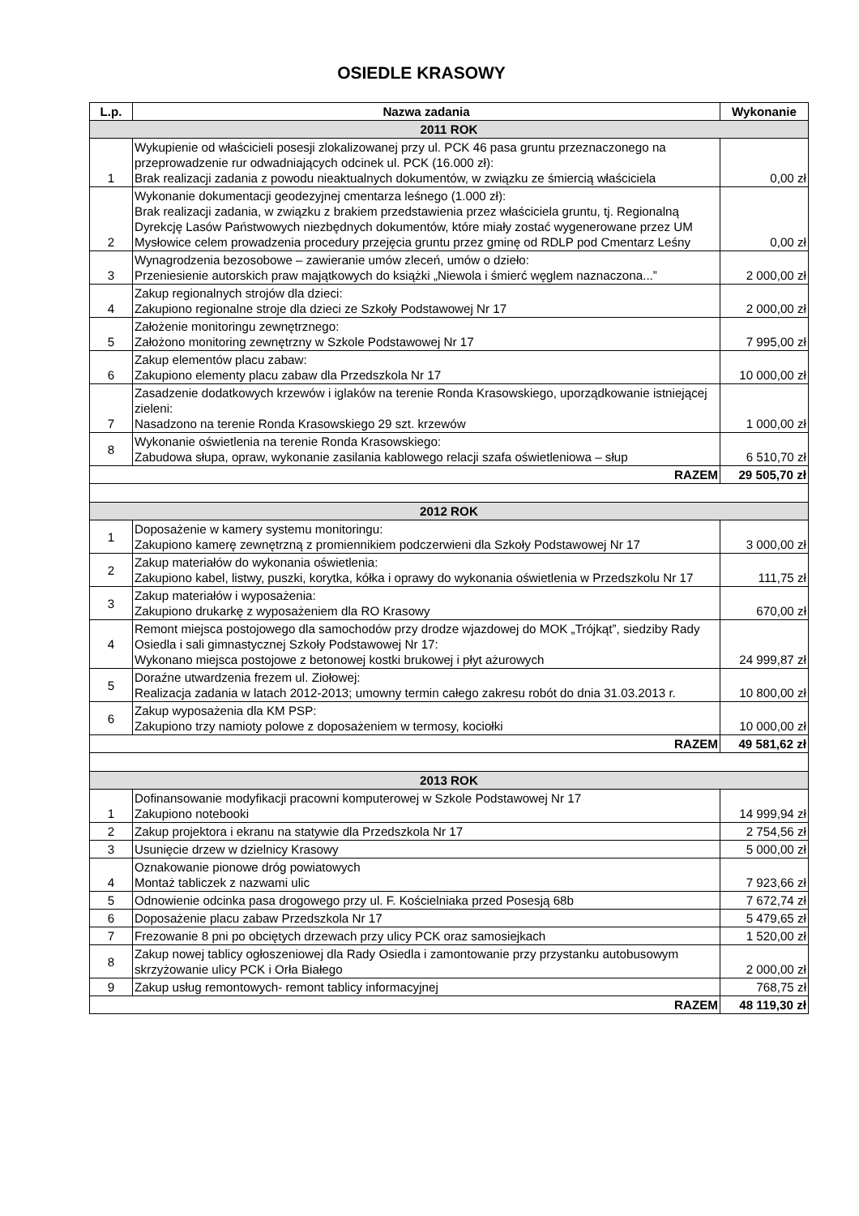OSIEDLE KRASOWY
| L.p. | Nazwa zadania | Wykonanie |
| --- | --- | --- |
| 2011 ROK | | |
| 1 | Wykupienie od właścicieli posesji zlokalizowanej przy ul. PCK 46 pasa gruntu przeznaczonego na przeprowadzenie rur odwadniających odcinek ul. PCK (16.000 zł): Brak realizacji zadania z powodu nieaktualnych dokumentów, w związku ze śmiercią właściciela | 0,00 zł |
| 2 | Wykonanie dokumentacji geodezyjnej cmentarza leśnego (1.000 zł): Brak realizacji zadania, w związku z brakiem przedstawienia przez właściciela gruntu, tj. Regionalną Dyrekcję Lasów Państwowych niezbędnych dokumentów, które miały zostać wygenerowane przez UM Mysłowice celem prowadzenia procedury przejęcia gruntu przez gminę od RDLP pod Cmentarz Leśny | 0,00 zł |
| 3 | Wynagrodzenia bezosobowe – zawieranie umów zleceń, umów o dzieło: Przeniesienie autorskich praw majątkowych do książki „Niewola i śmierć węglem naznaczona...” | 2 000,00 zł |
| 4 | Zakup regionalnych strojów dla dzieci: Zakupiono regionalne stroje dla dzieci ze Szkoły Podstawowej Nr 17 | 2 000,00 zł |
| 5 | Założenie monitoringu zewnętrznego: Założono monitoring zewnętrzny w Szkole Podstawowej Nr 17 | 7 995,00 zł |
| 6 | Zakup elementów placu zabaw: Zakupiono elementy placu zabaw dla Przedszkola Nr 17 | 10 000,00 zł |
| 7 | Zasadzenie dodatkowych krzewów i iglaków na terenie Ronda Krasowskiego, uporządkowanie istniejącej zieleni: Nasadzono na terenie Ronda Krasowskiego 29 szt. krzewów | 1 000,00 zł |
| 8 | Wykonanie oświetlenia na terenie Ronda Krasowskiego: Zabudowa słupa, opraw, wykonanie zasilania kablowego relacji szafa oświetleniowa – słup | 6 510,70 zł |
| RAZEM | | 29 505,70 zł |
| 2012 ROK | | |
| 1 | Doposażenie w kamery systemu monitoringu: Zakupiono kamerę zewnętrzną z promiennikiem podczerwieni dla Szkoły Podstawowej Nr 17 | 3 000,00 zł |
| 2 | Zakup materiałów do wykonania oświetlenia: Zakupiono kabel, listwy, puszki, korytka, kółka i oprawy do wykonania oświetlenia w Przedszkolu Nr 17 | 111,75 zł |
| 3 | Zakup materiałów i wyposażenia: Zakupiono drukarkę z wyposażeniem dla RO Krasowy | 670,00 zł |
| 4 | Remont miejsca postojowego dla samochodów przy drodze wjazdowej do MOK „Trójkąt”, siedziby Rady Osiedla i sali gimnastycznej Szkoły Podstawowej Nr 17: Wykonano miejsca postojowe z betonowej kostki brukowej i płyt ażurowych | 24 999,87 zł |
| 5 | Doraźne utwardzenia frezem ul. Ziołowej: Realizacja zadania w latach 2012-2013; umowny termin całego zakresu robót do dnia 31.03.2013 r. | 10 800,00 zł |
| 6 | Zakup wyposażenia dla KM PSP: Zakupiono trzy namioty polowe z doposażeniem w termosy, kociołki | 10 000,00 zł |
| RAZEM | | 49 581,62 zł |
| 2013 ROK | | |
| 1 | Dofinansowanie modyfikacji pracowni komputerowej w Szkole Podstawowej Nr 17 Zakupiono notebooki | 14 999,94 zł |
| 2 | Zakup projektora i ekranu na statywie dla Przedszkola Nr 17 | 2 754,56 zł |
| 3 | Usunięcie drzew w dzielnicy Krasowy | 5 000,00 zł |
| 4 | Oznakowanie pionowe dróg powiatowych Montaż tabliczek z nazwami ulic | 7 923,66 zł |
| 5 | Odnowienie odcinka pasa drogowego przy ul. F. Kościelniaka przed Posesją 68b | 7 672,74 zł |
| 6 | Doposażenie placu zabaw Przedszkola Nr 17 | 5 479,65 zł |
| 7 | Frezowanie 8 pni po obciętych drzewach przy ulicy PCK oraz samosiejkach | 1 520,00 zł |
| 8 | Zakup nowej tablicy ogłoszeniowej dla Rady Osiedla i zamontowanie przy przystanku autobusowym skrzyżowanie ulicy PCK i Orła Białego | 2 000,00 zł |
| 9 | Zakup usług remontowych- remont tablicy informacyjnej | 768,75 zł |
| RAZEM | | 48 119,30 zł |